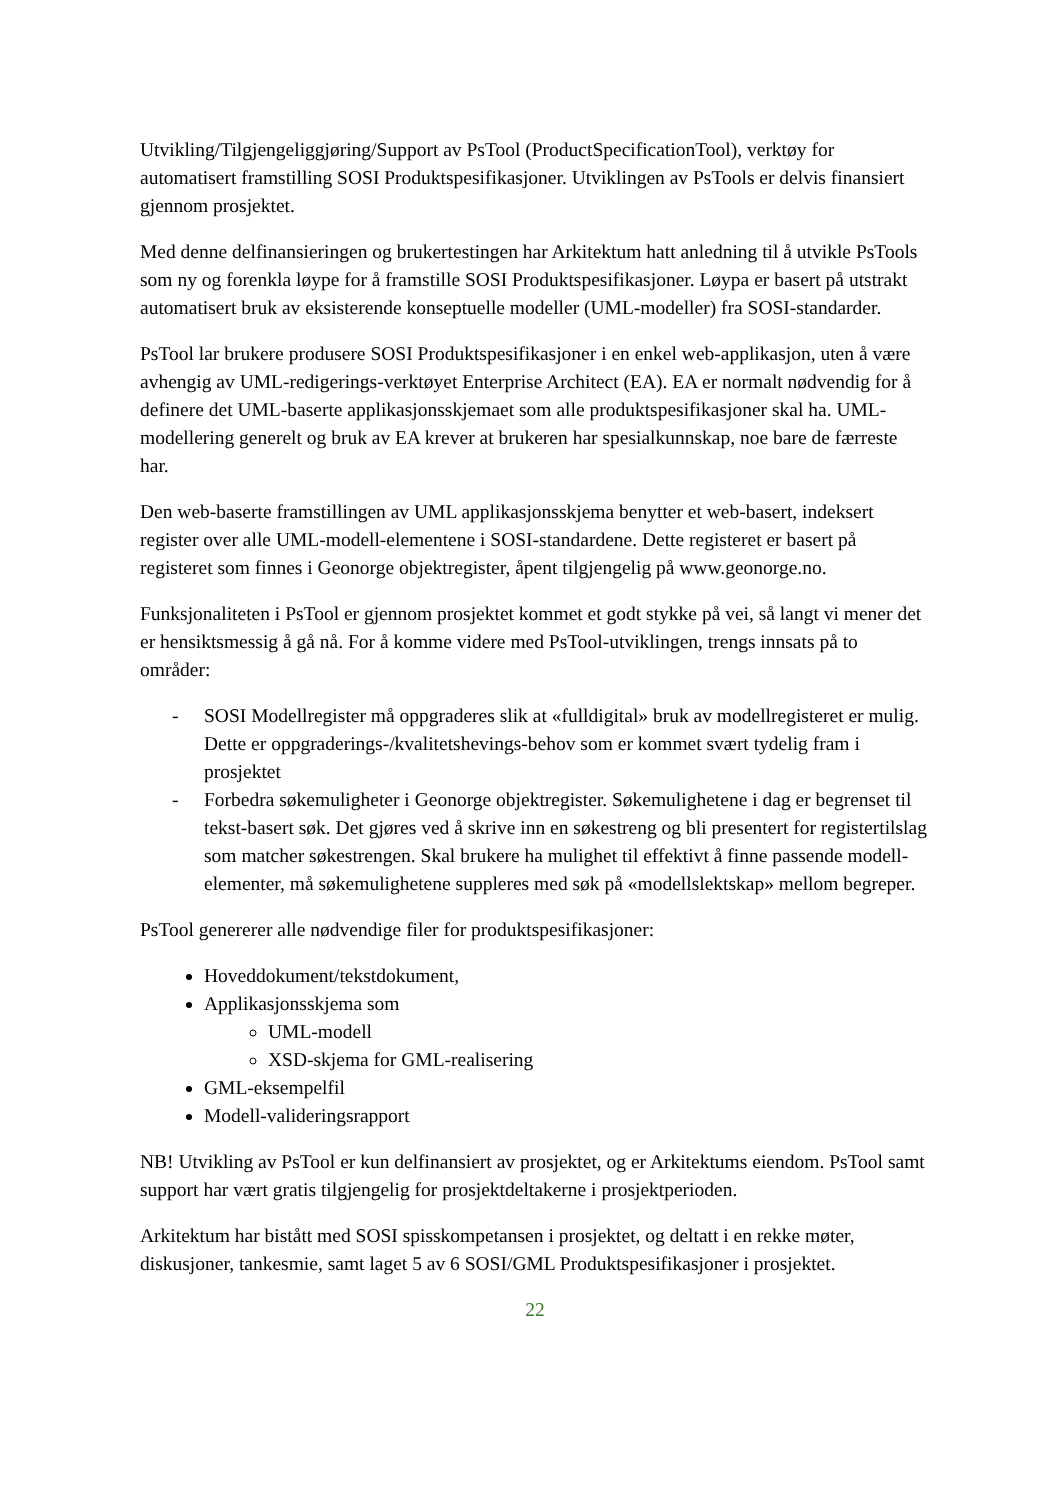Utvikling/Tilgjengeliggjøring/Support av PsTool (ProductSpecificationTool), verktøy for automatisert framstilling SOSI Produktspesifikasjoner. Utviklingen av PsTools er delvis finansiert gjennom prosjektet.
Med denne delfinansieringen og brukertestingen har Arkitektum hatt anledning til å utvikle PsTools som ny og forenkla løype for å framstille SOSI Produktspesifikasjoner. Løypa er basert på utstrakt automatisert bruk av eksisterende konseptuelle modeller (UML-modeller) fra SOSI-standarder.
PsTool lar brukere produsere SOSI Produktspesifikasjoner i en enkel web-applikasjon, uten å være avhengig av UML-redigerings-verktøyet Enterprise Architect (EA). EA er normalt nødvendig for å definere det UML-baserte applikasjonsskjemaet som alle produktspesifikasjoner skal ha. UML-modellering generelt og bruk av EA krever at brukeren har spesialkunnskap, noe bare de færreste har.
Den web-baserte framstillingen av UML applikasjonsskjema benytter et web-basert, indeksert register over alle UML-modell-elementene i SOSI-standardene. Dette registeret er basert på registeret som finnes i Geonorge objektregister, åpent tilgjengelig på www.geonorge.no.
Funksjonaliteten i PsTool er gjennom prosjektet kommet et godt stykke på vei, så langt vi mener det er hensiktsmessig å gå nå. For å komme videre med PsTool-utviklingen, trengs innsats på to områder:
- SOSI Modellregister må oppgraderes slik at «fulldigital» bruk av modellregisteret er mulig. Dette er oppgraderings-/kvalitetshevings-behov som er kommet svært tydelig fram i prosjektet
- Forbedra søkemuligheter i Geonorge objektregister. Søkemulighetene i dag er begrenset til tekst-basert søk. Det gjøres ved å skrive inn en søkestreng og bli presentert for registertilslag som matcher søkestrengen. Skal brukere ha mulighet til effektivt å finne passende modell-elementer, må søkemulighetene suppleres med søk på «modellslektskap» mellom begreper.
PsTool genererer alle nødvendige filer for produktspesifikasjoner:
Hoveddokument/tekstdokument,
Applikasjonsskjema som
UML-modell
XSD-skjema for GML-realisering
GML-eksempelfil
Modell-valideringsrapport
NB! Utvikling av PsTool er kun delfinansiert av prosjektet, og er Arkitektums eiendom. PsTool samt support har vært gratis tilgjengelig for prosjektdeltakerne i prosjektperioden.
Arkitektum har bistått med SOSI spisskompetansen i prosjektet, og deltatt i en rekke møter, diskusjoner, tankesmie, samt laget 5 av 6 SOSI/GML Produktspesifikasjoner i prosjektet.
22